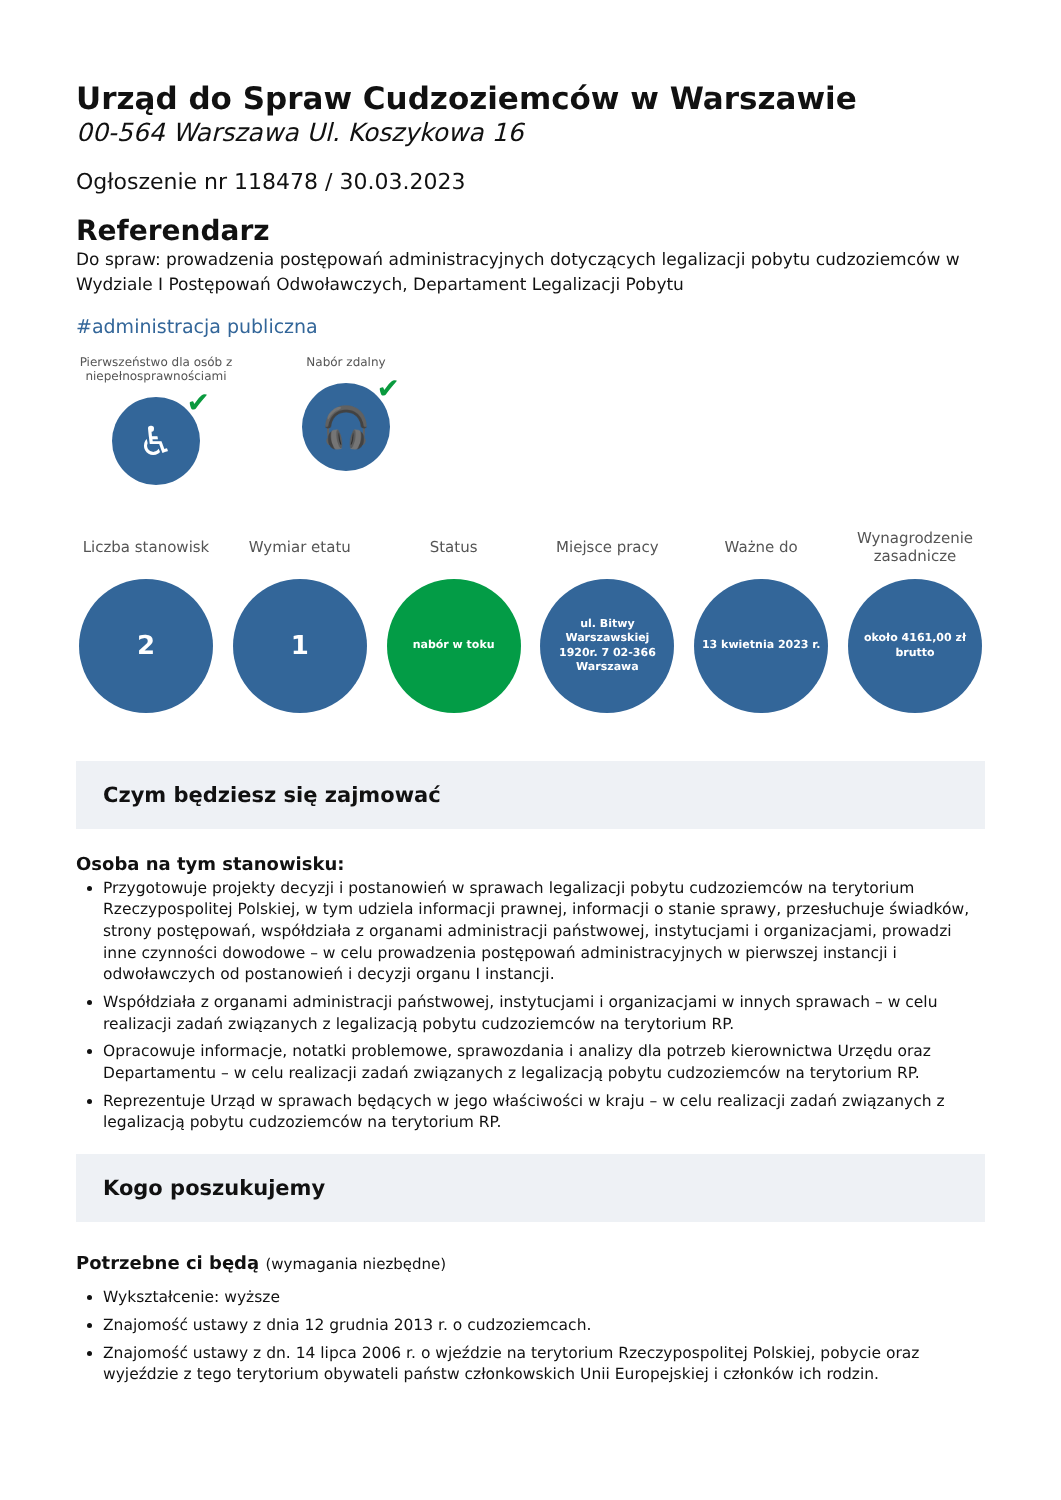Urząd do Spraw Cudzoziemców w Warszawie
00-564 Warszawa Ul. Koszykowa 16
Ogłoszenie nr 118478 / 30.03.2023
Referendarz
Do spraw: prowadzenia postępowań administracyjnych dotyczących legalizacji pobytu cudzoziemców w Wydziale I Postępowań Odwoławczych, Departament Legalizacji Pobytu
#administracja publiczna
Pierwszeństwo dla osób z niepełnosprawnościami
♿ ✔
Nabór zdalny
🎧 ✔
Liczba stanowisk
2
Wymiar etatu
1
Status
nabór w toku
Miejsce pracy
ul. Bitwy Warszawskiej 1920r. 7 02-366 Warszawa
Ważne do
13 kwietnia 2023 r.
Wynagrodzenie zasadnicze
około 4161,00 zł brutto
Czym będziesz się zajmować
Osoba na tym stanowisku:
Przygotowuje projekty decyzji i postanowień w sprawach legalizacji pobytu cudzoziemców na terytorium Rzeczypospolitej Polskiej, w tym udziela informacji prawnej, informacji o stanie sprawy, przesłuchuje świadków, strony postępowań, współdziała z organami administracji państwowej, instytucjami i organizacjami, prowadzi inne czynności dowodowe – w celu prowadzenia postępowań administracyjnych w pierwszej instancji i odwoławczych od postanowień i decyzji organu I instancji.
Współdziała z organami administracji państwowej, instytucjami i organizacjami w innych sprawach – w celu realizacji zadań związanych z legalizacją pobytu cudzoziemców na terytorium RP.
Opracowuje informacje, notatki problemowe, sprawozdania i analizy dla potrzeb kierownictwa Urzędu oraz Departamentu – w celu realizacji zadań związanych z legalizacją pobytu cudzoziemców na terytorium RP.
Reprezentuje Urząd w sprawach będących w jego właściwości w kraju – w celu realizacji zadań związanych z legalizacją pobytu cudzoziemców na terytorium RP.
Kogo poszukujemy
Potrzebne ci będą (wymagania niezbędne)
Wykształcenie: wyższe
Znajomość ustawy z dnia 12 grudnia 2013 r. o cudzoziemcach.
Znajomość ustawy z dn. 14 lipca 2006 r. o wjeździe na terytorium Rzeczypospolitej Polskiej, pobycie oraz wyjeździe z tego terytorium obywateli państw członkowskich Unii Europejskiej i członków ich rodzin.